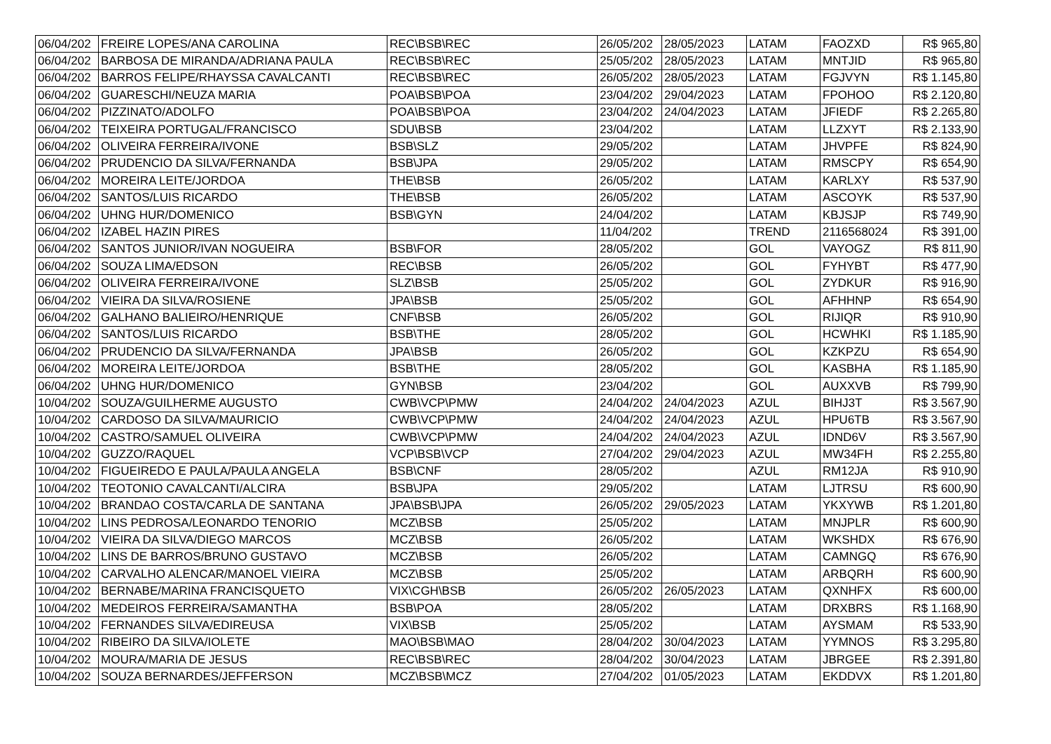| 06/04/202 | FREIRE LOPES/ANA CAROLINA | REC\BSB\REC | 26/05/202 | 28/05/2023 | LATAM | FAOZXD | R$ 965,80 |
| 06/04/202 | BARBOSA DE MIRANDA/ADRIANA PAULA | REC\BSB\REC | 25/05/202 | 28/05/2023 | LATAM | MNTJID | R$ 965,80 |
| 06/04/202 | BARROS FELIPE/RHAYSSA CAVALCANTI | REC\BSB\REC | 26/05/202 | 28/05/2023 | LATAM | FGJVYN | R$ 1.145,80 |
| 06/04/202 | GUARESCHI/NEUZA MARIA | POA\BSB\POA | 23/04/202 | 29/04/2023 | LATAM | FPOHOO | R$ 2.120,80 |
| 06/04/202 | PIZZINATO/ADOLFO | POA\BSB\POA | 23/04/202 | 24/04/2023 | LATAM | JFIEDF | R$ 2.265,80 |
| 06/04/202 | TEIXEIRA PORTUGAL/FRANCISCO | SDU\BSB | 23/04/202 | | LATAM | LLZXYT | R$ 2.133,90 |
| 06/04/202 | OLIVEIRA FERREIRA/IVONE | BSB\SLZ | 29/05/202 | | LATAM | JHVPFE | R$ 824,90 |
| 06/04/202 | PRUDENCIO DA SILVA/FERNANDA | BSB\JPA | 29/05/202 | | LATAM | RMSCPY | R$ 654,90 |
| 06/04/202 | MOREIRA LEITE/JORDOA | THE\BSB | 26/05/202 | | LATAM | KARLXY | R$ 537,90 |
| 06/04/202 | SANTOS/LUIS RICARDO | THE\BSB | 26/05/202 | | LATAM | ASCOYK | R$ 537,90 |
| 06/04/202 | UHNG HUR/DOMENICO | BSB\GYN | 24/04/202 | | LATAM | KBJSJP | R$ 749,90 |
| 06/04/202 | IZABEL HAZIN PIRES | | 11/04/202 | | TREND | 2116568024 | R$ 391,00 |
| 06/04/202 | SANTOS JUNIOR/IVAN NOGUEIRA | BSB\FOR | 28/05/202 | | GOL | VAYOGZ | R$ 811,90 |
| 06/04/202 | SOUZA LIMA/EDSON | REC\BSB | 26/05/202 | | GOL | FYHYBT | R$ 477,90 |
| 06/04/202 | OLIVEIRA FERREIRA/IVONE | SLZ\BSB | 25/05/202 | | GOL | ZYDKUR | R$ 916,90 |
| 06/04/202 | VIEIRA DA SILVA/ROSIENE | JPA\BSB | 25/05/202 | | GOL | AFHHNP | R$ 654,90 |
| 06/04/202 | GALHANO BALIEIRO/HENRIQUE | CNF\BSB | 26/05/202 | | GOL | RIJIQR | R$ 910,90 |
| 06/04/202 | SANTOS/LUIS RICARDO | BSB\THE | 28/05/202 | | GOL | HCWHKI | R$ 1.185,90 |
| 06/04/202 | PRUDENCIO DA SILVA/FERNANDA | JPA\BSB | 26/05/202 | | GOL | KZKPZU | R$ 654,90 |
| 06/04/202 | MOREIRA LEITE/JORDOA | BSB\THE | 28/05/202 | | GOL | KASBHA | R$ 1.185,90 |
| 06/04/202 | UHNG HUR/DOMENICO | GYN\BSB | 23/04/202 | | GOL | AUXXVB | R$ 799,90 |
| 10/04/202 | SOUZA/GUILHERME AUGUSTO | CWB\VCP\PMW | 24/04/202 | 24/04/2023 | AZUL | BIHJ3T | R$ 3.567,90 |
| 10/04/202 | CARDOSO DA SILVA/MAURICIO | CWB\VCP\PMW | 24/04/202 | 24/04/2023 | AZUL | HPU6TB | R$ 3.567,90 |
| 10/04/202 | CASTRO/SAMUEL OLIVEIRA | CWB\VCP\PMW | 24/04/202 | 24/04/2023 | AZUL | IDND6V | R$ 3.567,90 |
| 10/04/202 | GUZZO/RAQUEL | VCP\BSB\VCP | 27/04/202 | 29/04/2023 | AZUL | MW34FH | R$ 2.255,80 |
| 10/04/202 | FIGUEIREDO E PAULA/PAULA ANGELA | BSB\CNF | 28/05/202 | | AZUL | RM12JA | R$ 910,90 |
| 10/04/202 | TEOTONIO CAVALCANTI/ALCIRA | BSB\JPA | 29/05/202 | | LATAM | LJTRSU | R$ 600,90 |
| 10/04/202 | BRANDAO COSTA/CARLA DE SANTANA | JPA\BSB\JPA | 26/05/202 | 29/05/2023 | LATAM | YKXYWB | R$ 1.201,80 |
| 10/04/202 | LINS PEDROSA/LEONARDO TENORIO | MCZ\BSB | 25/05/202 | | LATAM | MNJPLR | R$ 600,90 |
| 10/04/202 | VIEIRA DA SILVA/DIEGO MARCOS | MCZ\BSB | 26/05/202 | | LATAM | WKSHDX | R$ 676,90 |
| 10/04/202 | LINS DE BARROS/BRUNO GUSTAVO | MCZ\BSB | 26/05/202 | | LATAM | CAMNGQ | R$ 676,90 |
| 10/04/202 | CARVALHO ALENCAR/MANOEL VIEIRA | MCZ\BSB | 25/05/202 | | LATAM | ARBQRH | R$ 600,90 |
| 10/04/202 | BERNABE/MARINA FRANCISQUETO | VIX\CGH\BSB | 26/05/202 | 26/05/2023 | LATAM | QXNHFX | R$ 600,00 |
| 10/04/202 | MEDEIROS FERREIRA/SAMANTHA | BSB\POA | 28/05/202 | | LATAM | DRXBRS | R$ 1.168,90 |
| 10/04/202 | FERNANDES SILVA/EDIREUSA | VIX\BSB | 25/05/202 | | LATAM | AYSMAM | R$ 533,90 |
| 10/04/202 | RIBEIRO DA SILVA/IOLETE | MAO\BSB\MAO | 28/04/202 | 30/04/2023 | LATAM | YYMNOS | R$ 3.295,80 |
| 10/04/202 | MOURA/MARIA DE JESUS | REC\BSB\REC | 28/04/202 | 30/04/2023 | LATAM | JBRGEE | R$ 2.391,80 |
| 10/04/202 | SOUZA BERNARDES/JEFFERSON | MCZ\BSB\MCZ | 27/04/202 | 01/05/2023 | LATAM | EKDDVX | R$ 1.201,80 |